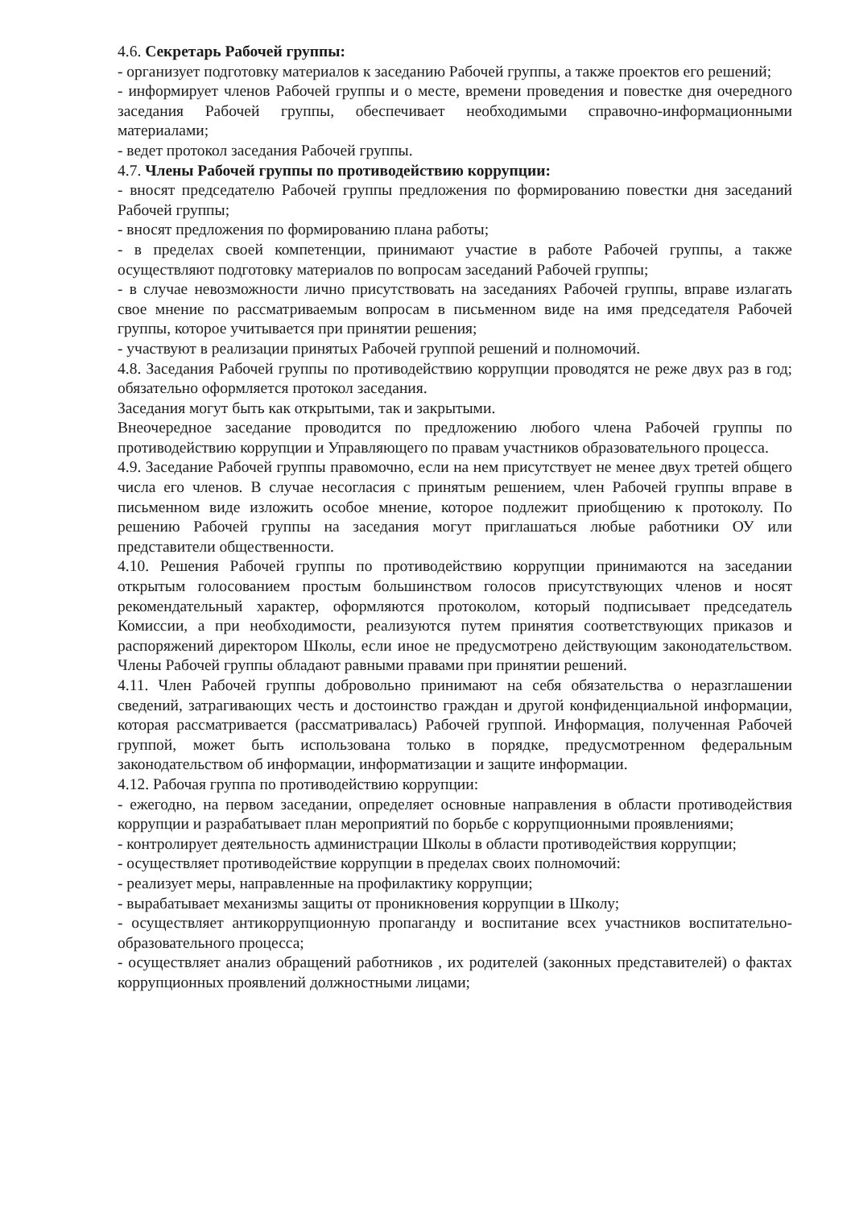4.6. Секретарь Рабочей группы:
- организует подготовку материалов к заседанию Рабочей группы, а также проектов его решений;
- информирует членов Рабочей группы и о месте, времени проведения и повестке дня очередного заседания Рабочей группы, обеспечивает необходимыми справочно-информационными материалами;
- ведет протокол заседания Рабочей группы.
4.7. Члены Рабочей группы по противодействию коррупции:
- вносят председателю Рабочей группы предложения по формированию повестки дня заседаний Рабочей группы;
- вносят предложения по формированию плана работы;
- в пределах своей компетенции, принимают участие в работе Рабочей группы, а также осуществляют подготовку материалов по вопросам заседаний Рабочей группы;
- в случае невозможности лично присутствовать на заседаниях Рабочей группы, вправе излагать свое мнение по рассматриваемым вопросам в письменном виде на имя председателя Рабочей группы, которое учитывается при принятии решения;
- участвуют в реализации принятых Рабочей группой решений и полномочий.
4.8. Заседания Рабочей группы по противодействию коррупции проводятся не реже двух раз в год; обязательно оформляется протокол заседания.
Заседания могут быть как открытыми, так и закрытыми.
Внеочередное заседание проводится по предложению любого члена Рабочей группы по противодействию коррупции и Управляющего по правам участников образовательного процесса.
4.9. Заседание Рабочей группы правомочно, если на нем присутствует не менее двух третей общего числа его членов. В случае несогласия с принятым решением, член Рабочей группы вправе в письменном виде изложить особое мнение, которое подлежит приобщению к протоколу. По решению Рабочей группы на заседания могут приглашаться любые работники ОУ или представители общественности.
4.10. Решения Рабочей группы по противодействию коррупции принимаются на заседании открытым голосованием простым большинством голосов присутствующих членов и носят рекомендательный характер, оформляются протоколом, который подписывает председатель Комиссии, а при необходимости, реализуются путем принятия соответствующих приказов и распоряжений директором Школы, если иное не предусмотрено действующим законодательством. Члены Рабочей группы обладают равными правами при принятии решений.
4.11. Член Рабочей группы добровольно принимают на себя обязательства о неразглашении сведений, затрагивающих честь и достоинство граждан и другой конфиденциальной информации, которая рассматривается (рассматривалась) Рабочей группой. Информация, полученная Рабочей группой, может быть использована только в порядке, предусмотренном федеральным законодательством об информации, информатизации и защите информации.
4.12. Рабочая группа по противодействию коррупции:
- ежегодно, на первом заседании, определяет основные направления в области противодействия коррупции и разрабатывает план мероприятий по борьбе с коррупционными проявлениями;
- контролирует деятельность администрации Школы в области противодействия коррупции;
- осуществляет противодействие коррупции в пределах своих полномочий:
- реализует меры, направленные на профилактику коррупции;
- вырабатывает механизмы защиты от проникновения коррупции в Школу;
- осуществляет антикоррупционную пропаганду и воспитание всех участников воспитательно-образовательного процесса;
- осуществляет анализ обращений работников , их родителей (законных представителей) о фактах коррупционных проявлений должностными лицами;